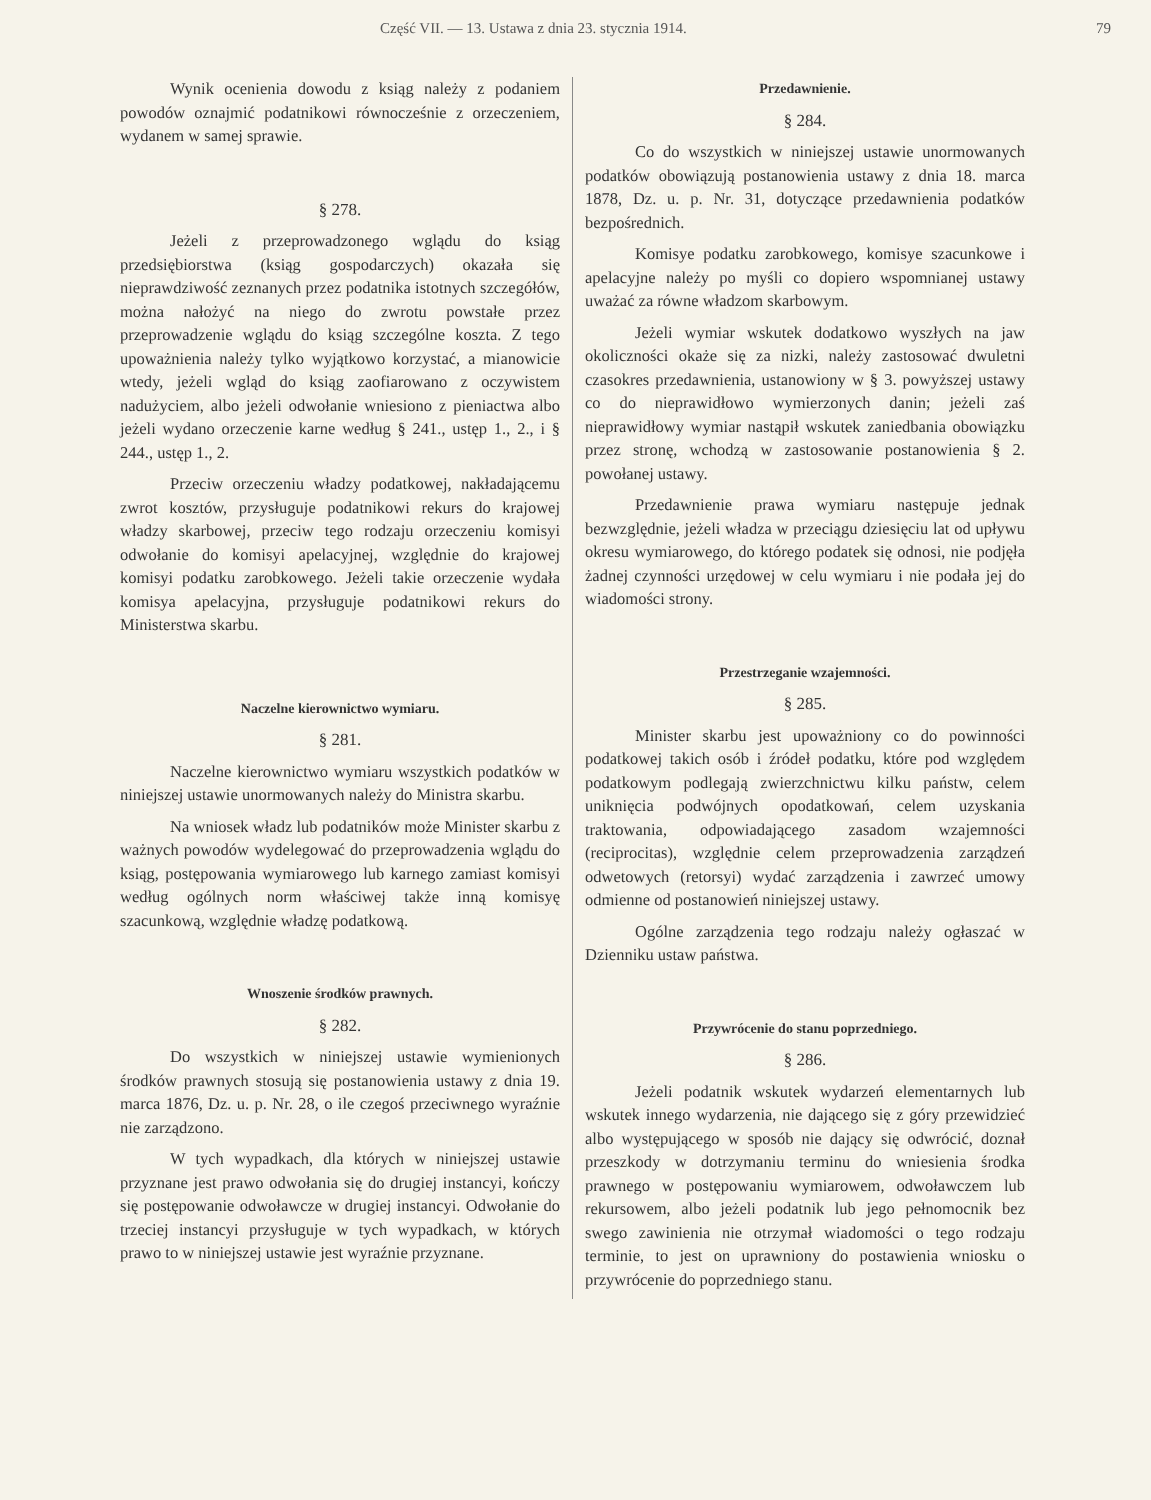Część VII. — 13. Ustawa z dnia 23. stycznia 1914. 79
Wynik ocenienia dowodu z ksiąg należy z podaniem powodów oznajmić podatnikowi równocześnie z orzeczeniem, wydanem w samej sprawie.
§ 278.
Jeżeli z przeprowadzonego wglądu do ksiąg przedsiębiorstwa (ksiąg gospodarczych) okazała się nieprawdziwość zeznanych przez podatnika istotnych szczegółów, można nałożyć na niego do zwrotu powstałe przez przeprowadzenie wglądu do ksiąg szczególne koszta. Z tego upoważnienia należy tylko wyjątkowo korzystać, a mianowicie wtedy, jeżeli wgląd do ksiąg zaofiarowano z oczywistem nadużyciem, albo jeżeli odwołanie wniesiono z pieniactwa albo jeżeli wydano orzeczenie karne według § 241., ustęp 1., 2., i § 244., ustęp 1., 2.
Przeciw orzeczeniu władzy podatkowej, nakładającemu zwrot kosztów, przysługuje podatnikowi rekurs do krajowej władzy skarbowej, przeciw tego rodzaju orzeczeniu komisyi odwołanie do komisyi apelacyjnej, względnie do krajowej komisyi podatku zarobkowego. Jeżeli takie orzeczenie wydała komisya apelacyjna, przysługuje podatnikowi rekurs do Ministerstwa skarbu.
Naczelne kierownictwo wymiaru.
§ 281.
Naczelne kierownictwo wymiaru wszystkich podatków w niniejszej ustawie unormowanych należy do Ministra skarbu.
Na wniosek władz lub podatników może Minister skarbu z ważnych powodów wydelegować do przeprowadzenia wglądu do ksiąg, postępowania wymiarowego lub karnego zamiast komisyi według ogólnych norm właściwej także inną komisyę szacunkową, względnie władzę podatkową.
Wnoszenie środków prawnych.
§ 282.
Do wszystkich w niniejszej ustawie wymienionych środków prawnych stosują się postanowienia ustawy z dnia 19. marca 1876, Dz. u. p. Nr. 28, o ile czegoś przeciwnego wyraźnie nie zarządzono.
W tych wypadkach, dla których w niniejszej ustawie przyznane jest prawo odwołania się do drugiej instancyi, kończy się postępowanie odwoławcze w drugiej instancyi. Odwołanie do trzeciej instancyi przysługuje w tych wypadkach, w których prawo to w niniejszej ustawie jest wyraźnie przyznane.
Przedawnienie.
§ 284.
Co do wszystkich w niniejszej ustawie unormowanych podatków obowiązują postanowienia ustawy z dnia 18. marca 1878, Dz. u. p. Nr. 31, dotyczące przedawnienia podatków bezpośrednich.
Komisye podatku zarobkowego, komisye szacunkowe i apelacyjne należy po myśli co dopiero wspomnianej ustawy uważać za równe władzom skarbowym.
Jeżeli wymiar wskutek dodatkowo wyszłych na jaw okoliczności okaże się za nizki, należy zastosować dwuletni czasokres przedawnienia, ustanowiony w § 3. powyższej ustawy co do nieprawidłowo wymierzonych danin; jeżeli zaś nieprawidłowy wymiar nastąpił wskutek zaniedbania obowiązku przez stronę, wchodzą w zastosowanie postanowienia § 2. powołanej ustawy.
Przedawnienie prawa wymiaru następuje jednak bezwzględnie, jeżeli władza w przeciągu dziesięciu lat od upływu okresu wymiarowego, do którego podatek się odnosi, nie podjęła żadnej czynności urzędowej w celu wymiaru i nie podała jej do wiadomości strony.
Przestrzeganie wzajemności.
§ 285.
Minister skarbu jest upoważniony co do powinności podatkowej takich osób i źródeł podatku, które pod względem podatkowym podlegają zwierzchnictwu kilku państw, celem uniknięcia podwójnych opodatkowań, celem uzyskania traktowania, odpowiadającego zasadom wzajemności (reciprocitas), względnie celem przeprowadzenia zarządzeń odwetowych (retorsyi) wydać zarządzenia i zawrzeć umowy odmienne od postanowień niniejszej ustawy.
Ogólne zarządzenia tego rodzaju należy ogłaszać w Dzienniku ustaw państwa.
Przywrócenie do stanu poprzedniego.
§ 286.
Jeżeli podatnik wskutek wydarzeń elementarnych lub wskutek innego wydarzenia, nie dającego się z góry przewidzieć albo występującego w sposób nie dający się odwrócić, doznał przeszkody w dotrzymaniu terminu do wniesienia środka prawnego w postępowaniu wymiarowem, odwoławczem lub rekursowem, albo jeżeli podatnik lub jego pełnomocnik bez swego zawinienia nie otrzymał wiadomości o tego rodzaju terminie, to jest on uprawniony do postawienia wniosku o przywrócenie do poprzedniego stanu.